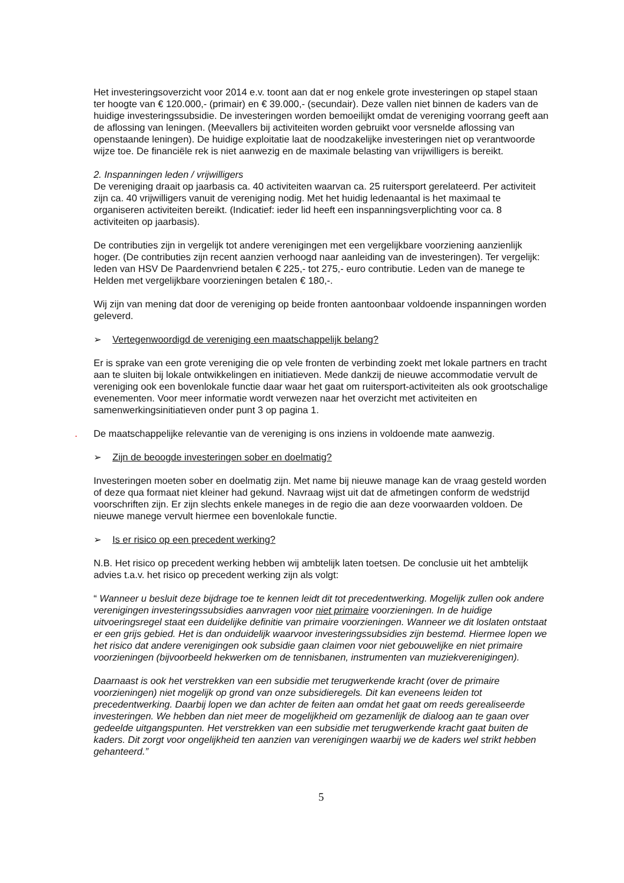Het investeringsoverzicht voor 2014 e.v. toont aan dat er nog enkele grote investeringen op stapel staan ter hoogte van € 120.000,- (primair) en € 39.000,- (secundair). Deze vallen niet binnen de kaders van de huidige investeringssubsidie. De investeringen worden bemoeilijkt omdat de vereniging voorrang geeft aan de aflossing van leningen. (Meevallers bij activiteiten worden gebruikt voor versnelde aflossing van openstaande leningen). De huidige exploitatie laat de noodzakelijke investeringen niet op verantwoorde wijze toe. De financiële rek is niet aanwezig en de maximale belasting van vrijwilligers is bereikt.
2. Inspanningen leden / vrijwilligers
De vereniging draait op jaarbasis ca. 40 activiteiten waarvan ca. 25 ruitersport gerelateerd. Per activiteit zijn ca. 40 vrijwilligers vanuit de vereniging nodig. Met het huidig ledenaantal is het maximaal te organiseren activiteiten bereikt. (Indicatief: ieder lid heeft een inspanningsverplichting voor ca. 8 activiteiten op jaarbasis).
De contributies zijn in vergelijk tot andere verenigingen met een vergelijkbare voorziening aanzienlijk hoger. (De contributies zijn recent aanzien verhoogd naar aanleiding van de investeringen). Ter vergelijk: leden van HSV De Paardenvriend betalen € 225,- tot 275,- euro contributie. Leden van de manege te Helden met vergelijkbare voorzieningen betalen € 180,-.
Wij zijn van mening dat door de vereniging op beide fronten aantoonbaar voldoende inspanningen worden geleverd.
➢ Vertegenwoordigd de vereniging een maatschappelijk belang?
Er is sprake van een grote vereniging die op vele fronten de verbinding zoekt met lokale partners en tracht aan te sluiten bij lokale ontwikkelingen en initiatieven. Mede dankzij de nieuwe accommodatie vervult de vereniging ook een bovenlokale functie daar waar het gaat om ruitersport-activiteiten als ook grootschalige evenementen. Voor meer informatie wordt verwezen naar het overzicht met activiteiten en samenwerkingsinitiatieven onder punt 3 op pagina 1.
. De maatschappelijke relevantie van de vereniging is ons inziens in voldoende mate aanwezig.
➢ Zijn de beoogde investeringen sober en doelmatig?
Investeringen moeten sober en doelmatig zijn. Met name bij nieuwe manage kan de vraag gesteld worden of deze qua formaat niet kleiner had gekund. Navraag wijst uit dat de afmetingen conform de wedstrijd voorschriften zijn. Er zijn slechts enkele maneges in de regio die aan deze voorwaarden voldoen. De nieuwe manege vervult hiermee een bovenlokale functie.
➢ Is er risico op een precedent werking?
N.B. Het risico op precedent werking hebben wij ambtelijk laten toetsen. De conclusie uit het ambtelijk advies t.a.v. het risico op precedent werking zijn als volgt:
“ Wanneer u besluit deze bijdrage toe te kennen leidt dit tot precedentwerking. Mogelijk zullen ook andere verenigingen investeringssubsidies aanvragen voor niet primaire voorzieningen. In de huidige uitvoeringsregel staat een duidelijke definitie van primaire voorzieningen. Wanneer we dit loslaten ontstaat er een grijs gebied. Het is dan onduidelijk waarvoor investeringssubsidies zijn bestemd. Hiermee lopen we het risico dat andere verenigingen ook subsidie gaan claimen voor niet gebouwelijke en niet primaire voorzieningen (bijvoorbeeld hekwerken om de tennisbanen, instrumenten van muziekverenigingen).
Daarnaast is ook het verstrekken van een subsidie met terugwerkende kracht (over de primaire voorzieningen) niet mogelijk op grond van onze subsidieregels. Dit kan eveneens leiden tot precedentwerking. Daarbij lopen we dan achter de feiten aan omdat het gaat om reeds gerealiseerde investeringen. We hebben dan niet meer de mogelijkheid om gezamenlijk de dialoog aan te gaan over gedeelde uitgangspunten. Het verstrekken van een subsidie met terugwerkende kracht gaat buiten de kaders. Dit zorgt voor ongelijkheid ten aanzien van verenigingen waarbij we de kaders wel strikt hebben gehanteerd.”
5